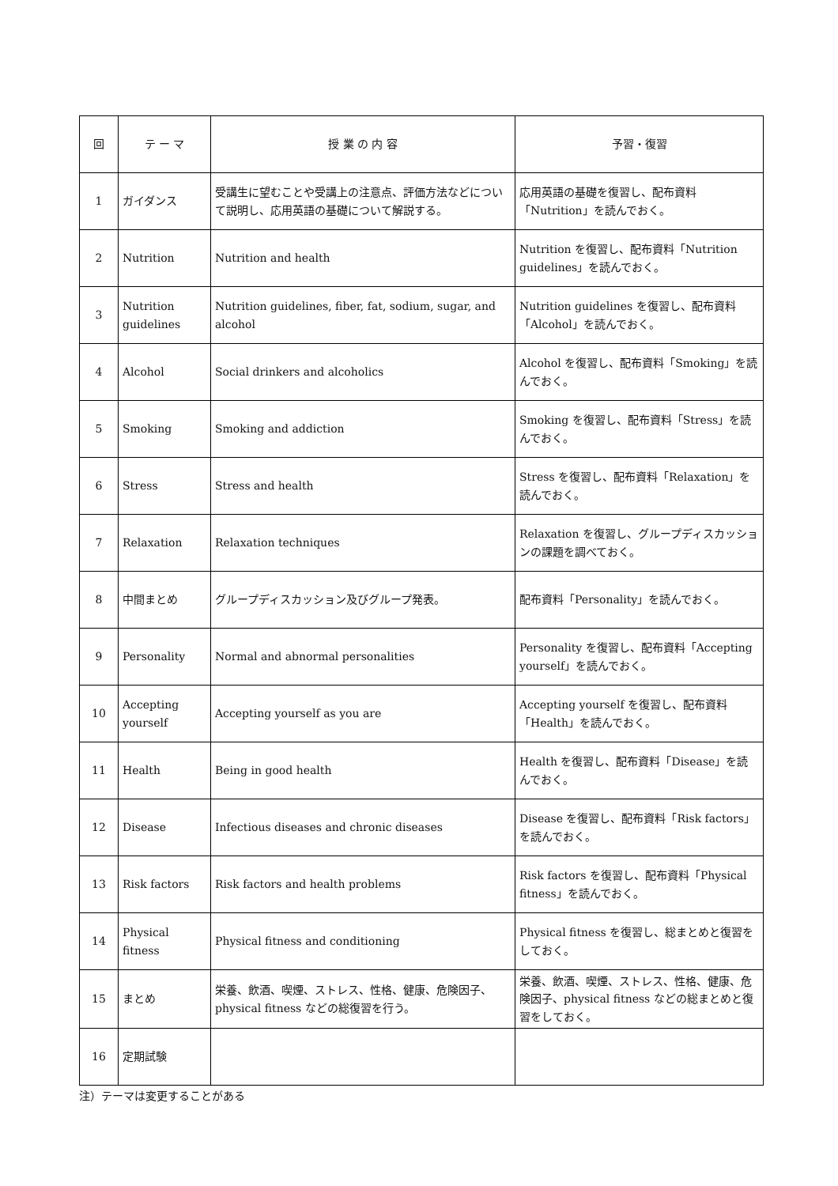| 回 | テ ー マ | 授 業 の 内 容 | 予習・復習 |
| --- | --- | --- | --- |
| 1 | ガイダンス | 受講生に望むことや受講上の注意点、評価方法などについて説明し、応用英語の基礎について解説する。 | 応用英語の基礎を復習し、配布資料「Nutrition」を読んでおく。 |
| 2 | Nutrition | Nutrition and health | Nutrition を復習し、配布資料「Nutrition guidelines」を読んでおく。 |
| 3 | Nutrition guidelines | Nutrition guidelines, fiber, fat, sodium, sugar, and alcohol | Nutrition guidelines を復習し、配布資料「Alcohol」を読んでおく。 |
| 4 | Alcohol | Social drinkers and alcoholics | Alcohol を復習し、配布資料「Smoking」を読んでおく。 |
| 5 | Smoking | Smoking and addiction | Smoking を復習し、配布資料「Stress」を読んでおく。 |
| 6 | Stress | Stress and health | Stress を復習し、配布資料「Relaxation」を読んでおく。 |
| 7 | Relaxation | Relaxation techniques | Relaxation を復習し、グループディスカッションの課題を調べておく。 |
| 8 | 中間まとめ | グループディスカッション及びグループ発表。 | 配布資料「Personality」を読んでおく。 |
| 9 | Personality | Normal and abnormal personalities | Personality を復習し、配布資料「Accepting yourself」を読んでおく。 |
| 10 | Accepting yourself | Accepting yourself as you are | Accepting yourself を復習し、配布資料「Health」を読んでおく。 |
| 11 | Health | Being in good health | Health を復習し、配布資料「Disease」を読んでおく。 |
| 12 | Disease | Infectious diseases and chronic diseases | Disease を復習し、配布資料「Risk factors」を読んでおく。 |
| 13 | Risk factors | Risk factors and health problems | Risk factors を復習し、配布資料「Physical fitness」を読んでおく。 |
| 14 | Physical fitness | Physical fitness and conditioning | Physical fitness を復習し、総まとめと復習をしておく。 |
| 15 | まとめ | 栄養、飲酒、喫煙、ストレス、性格、健康、危険因子、physical fitness などの総復習を行う。 | 栄養、飲酒、喫煙、ストレス、性格、健康、危険因子、physical fitness などの総まとめと復習をしておく。 |
| 16 | 定期試験 | | |
注）テーマは変更することがある